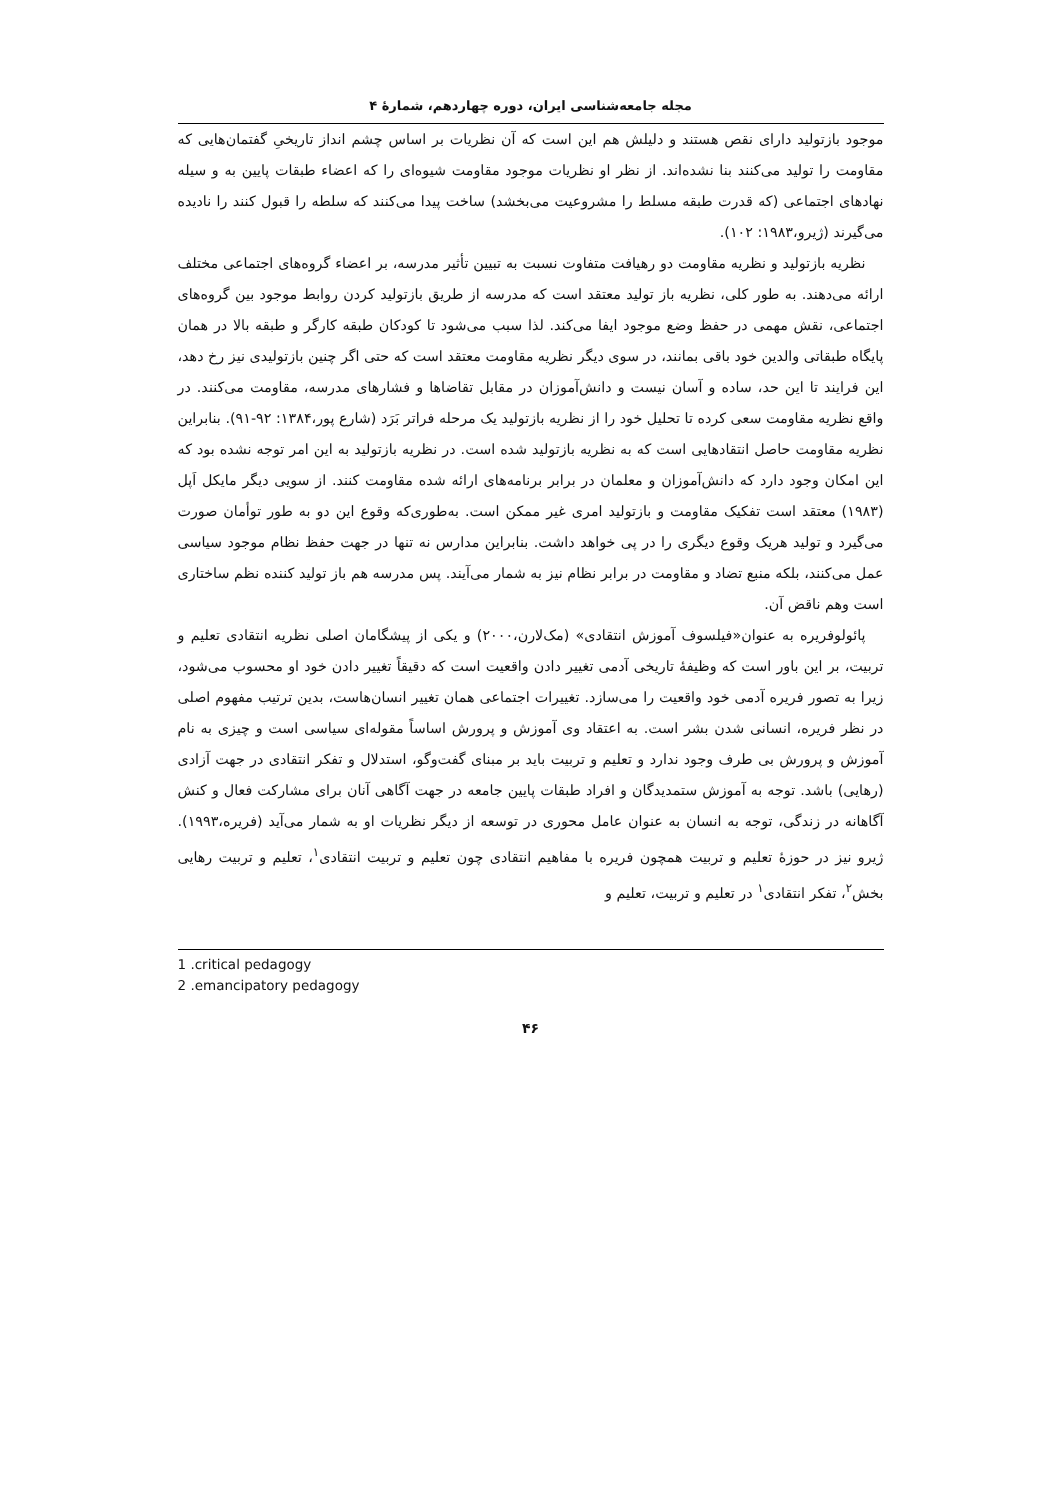مجله جامعه‌شناسی ایران، دوره چهاردهم، شمارهٔ ۴
موجود بازتولید دارای نقص هستند و دلیلش هم این است که آن نظریات بر اساس چشم انداز تاریخیِ گفتمان‌هایی که مقاومت را تولید می‌کنند بنا نشده‌اند. از نظر او نظریات موجود مقاومت شیوه‌ای را که اعضاء طبقات پایین به و سیله نهادهای اجتماعی (که قدرت طبقه مسلط را مشروعیت می‌بخشد) ساخت پیدا می‌کنند که سلطه را قبول کنند را نادیده می‌گیرند (ژیرو،۱۹۸۳: ۱۰۲).
نظریه بازتولید و نظریه مقاومت دو رهیافت متفاوت نسبت به تبیین تأثیر مدرسه، بر اعضاء گروه‌های اجتماعی مختلف ارائه می‌دهند. به طور کلی، نظریه باز تولید معتقد است که مدرسه از طریق بازتولید کردن روابط موجود بین گروه‌های اجتماعی، نقش مهمی در حفظ وضع موجود ایفا می‌کند. لذا سبب می‌شود تا کودکان طبقه کارگر و طبقه بالا در همان پایگاه طبقاتی والدین خود باقی بمانند، در سوی دیگر نظریه مقاومت معتقد است که حتی اگر چنین بازتولیدی نیز رخ دهد، این فرایند تا این حد، ساده و آسان نیست و دانش‌آموزان در مقابل تقاضاها و فشارهای مدرسه، مقاومت می‌کنند. در واقع نظریه مقاومت سعی کرده تا تحلیل خود را از نظریه بازتولید یک مرحله فراتر بَرَد (شارع پور،۱۳۸۴: ۹۲-۹۱). بنابراین نظریه مقاومت حاصل انتقادهایی است که به نظریه بازتولید شده است. در نظریه بازتولید به این امر توجه نشده بود که این امکان وجود دارد که دانش‌آموزان و معلمان در برابر برنامه‌های ارائه شده مقاومت کنند. از سویی دیگر مایکل اَپل (۱۹۸۳) معتقد است تفکیک مقاومت و بازتولید امری غیر ممکن است. به‌طوری‌که وقوع این دو به طور توأمان صورت می‌گیرد و تولید هریک وقوع دیگری را در پی خواهد داشت. بنابراین مدارس نه تنها در جهت حفظ نظام موجود سیاسی عمل می‌کنند، بلکه منبع تضاد و مقاومت در برابر نظام نیز به شمار می‌آیند. پس مدرسه هم باز تولید کننده نظم ساختاری است وهم ناقض آن.
پائولوفریره به عنوان«فیلسوف آموزش انتقادی» (مک‌لارن،۲۰۰۰) و یکی از پیشگامان اصلی نظریه انتقادی تعلیم و تربیت، بر این باور است که وظیفهٔ تاریخی آدمی تغییر دادن واقعیت است که دقیقاً تغییر دادن خود او محسوب می‌شود، زیرا به تصور فریره آدمی خود واقعیت را می‌سازد. تغییرات اجتماعی همان تغییر انسان‌هاست، بدین ترتیب مفهوم اصلی در نظر فریره، انسانی شدن بشر است. به اعتقاد وی آموزش و پرورش اساساً مقوله‌ای سیاسی است و چیزی به نام آموزش و پرورش بی طرف وجود ندارد و تعلیم و تربیت باید بر مبنای گفت‌وگو، استدلال و تفکر انتقادی در جهت آزادی (رهایی) باشد. توجه به آموزش ستمدیدگان و افراد طبقات پایین جامعه در جهت آگاهی آنان برای مشارکت فعال و کنش آگاهانه در زندگی، توجه به انسان به عنوان عامل محوری در توسعه از دیگر نظریات او به شمار می‌آید (فریره،۱۹۹۳). ژیرو نیز در حوزهٔ تعلیم و تربیت همچون فریره با مفاهیم انتقادی چون تعلیم و تربیت انتقادی<sup>۱</sup>، تعلیم و تربیت رهایی بخش<sup>۲</sup>، تفکر انتقادی<sup>۱</sup> در تعلیم و تربیت، تعلیم و
1 .critical pedagogy
2 .emancipatory pedagogy
۴۶